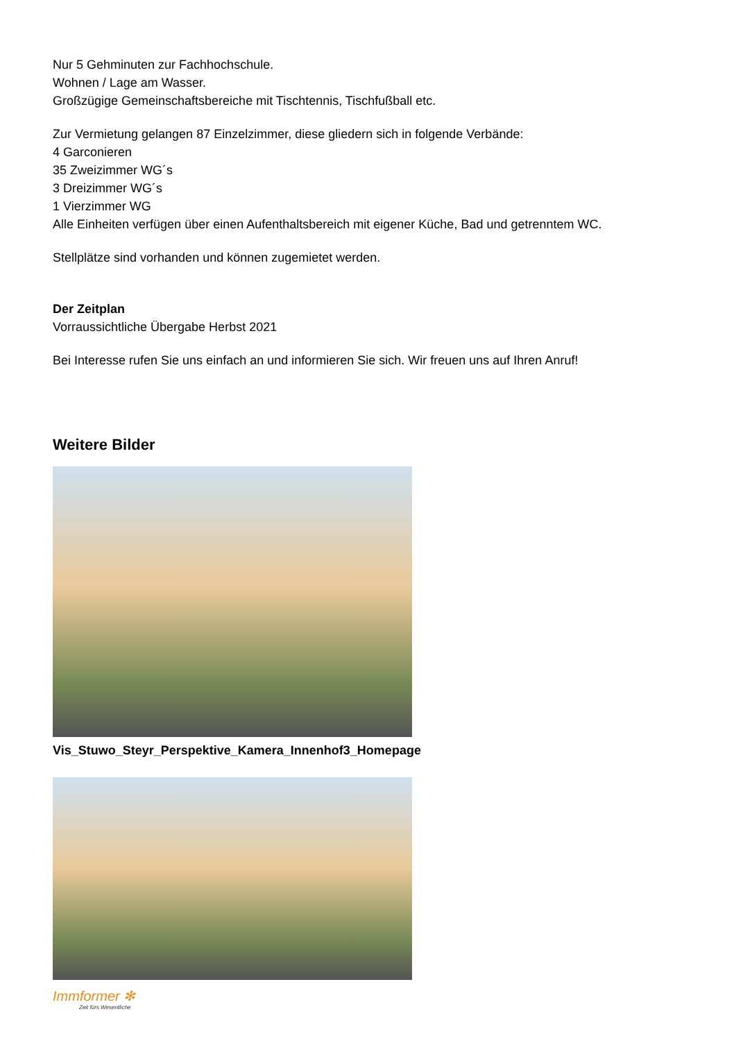Nur 5 Gehminuten zur Fachhochschule.
Wohnen / Lage am Wasser.
Großzügige Gemeinschaftsbereiche mit Tischtennis, Tischfußball etc.
Zur Vermietung gelangen 87 Einzelzimmer, diese gliedern sich in folgende Verbände:
4 Garconieren
35 Zweizimmer WG´s
3 Dreizimmer WG´s
1 Vierzimmer WG
Alle Einheiten verfügen über einen Aufenthaltsbereich mit eigener Küche, Bad und getrenntem WC.
Stellplätze sind vorhanden und können zugemietet werden.
Der Zeitplan
Vorraussichtliche Übergabe Herbst 2021
Bei Interesse rufen Sie uns einfach an und informieren Sie sich. Wir freuen uns auf Ihren Anruf!
Weitere Bilder
Vis_Stuwo_Steyr_Perspektive_Kamera_Innenhof3_Homepage
Immformer ✻
Zeit fürs Wesentliche